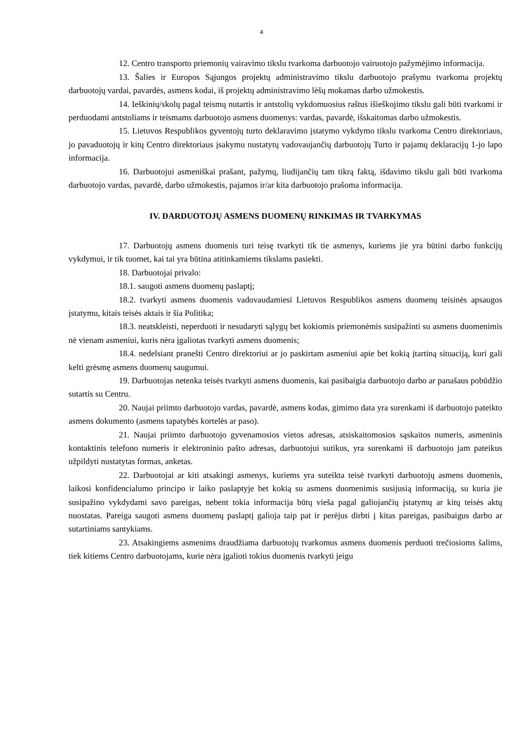4
12. Centro transporto priemonių vairavimo tikslu tvarkoma darbuotojo vairuotojo pažymėjimo informacija.
13. Šalies ir Europos Sąjungos projektų administravimo tikslu darbuotojo prašymu tvarkoma projektų darbuotojų vardai, pavardės, asmens kodai, iš projektų administravimo lėšų mokamas darbo užmokestis.
14. Ieškinių/skolų pagal teismų nutartis ir antstolių vykdomuosius raštus išieškojimo tikslu gali būti tvarkomi ir perduodami antstoliams ir teismams darbuotojo asmens duomenys: vardas, pavardė, išskaitomas darbo užmokestis.
15. Lietuvos Respublikos gyventojų turto deklaravimo įstatymo vykdymo tikslu tvarkoma Centro direktoriaus, jo pavaduotojų ir kitų Centro direktoriaus įsakymu nustatytų vadovaujančių darbuotojų Turto ir pajamų deklaracijų 1-jo lapo informacija.
16. Darbuotojui asmeniškai prašant, pažymų, liudijančių tam tikrą faktą, išdavimo tikslu gali būti tvarkoma darbuotojo vardas, pavardė, darbo užmokestis, pajamos ir/ar kita darbuotojo prašoma informacija.
IV. DARDUOTOJŲ ASMENS DUOMENŲ RINKIMAS IR TVARKYMAS
17. Darbuotojų asmens duomenis turi teisę tvarkyti tik tie asmenys, kuriems jie yra būtini darbo funkcijų vykdymui, ir tik tuomet, kai tai yra būtina atitinkamiems tikslams pasiekti.
18. Darbuotojai privalo:
18.1. saugoti asmens duomenų paslaptį;
18.2. tvarkyti asmens duomenis vadovaudamiesi Lietuvos Respublikos asmens duomenų teisinės apsaugos įstatymu, kitais teisės aktais ir šia Politika;
18.3. neatskleisti, neperduoti ir nesudaryti sąlygų bet kokiomis priemonėmis susipažinti su asmens duomenimis nė vienam asmeniui, kuris nėra įgaliotas tvarkyti asmens duomenis;
18.4. nedelsiant pranešti Centro direktoriui ar jo paskirtam asmeniui apie bet kokią įtartiną situaciją, kuri gali kelti grėsmę asmens duomenų saugumui.
19. Darbuotojas netenka teisės tvarkyti asmens duomenis, kai pasibaigia darbuotojo darbo ar panašaus pobūdžio sutartis su Centru.
20. Naujai priimto darbuotojo vardas, pavardė, asmens kodas, gimimo data yra surenkami iš darbuotojo pateikto asmens dokumento (asmens tapatybės kortelės ar paso).
21. Naujai priimto darbuotojo gyvenamosios vietos adresas, atsiskaitomosios sąskaitos numeris, asmeninis kontaktinis telefono numeris ir elektroninio pašto adresas, darbuotojui sutikus, yra surenkami iš darbuotojo jam pateikus užpildyti nustatytas formas, anketas.
22. Darbuotojai ar kiti atsakingi asmenys, kuriems yra suteikta teisė tvarkyti darbuotojų asmens duomenis, laikosi konfidencialumo principo ir laiko paslaptyje bet kokią su asmens duomenimis susijusią informaciją, su kuria jie susipažino vykdydami savo pareigas, nebent tokia informacija būtų vieša pagal galiojančių įstatymų ar kitų teisės aktų nuostatas. Pareiga saugoti asmens duomenų paslaptį galioja taip pat ir perėjus dirbti į kitas pareigas, pasibaigus darbo ar sutartiniams santykiams.
23. Atsakingiems asmenims draudžiama darbuotojų tvarkomus asmens duomenis perduoti trečiosioms šalims, tiek kitiems Centro darbuotojams, kurie nėra įgalioti tokius duomenis tvarkyti jeigu